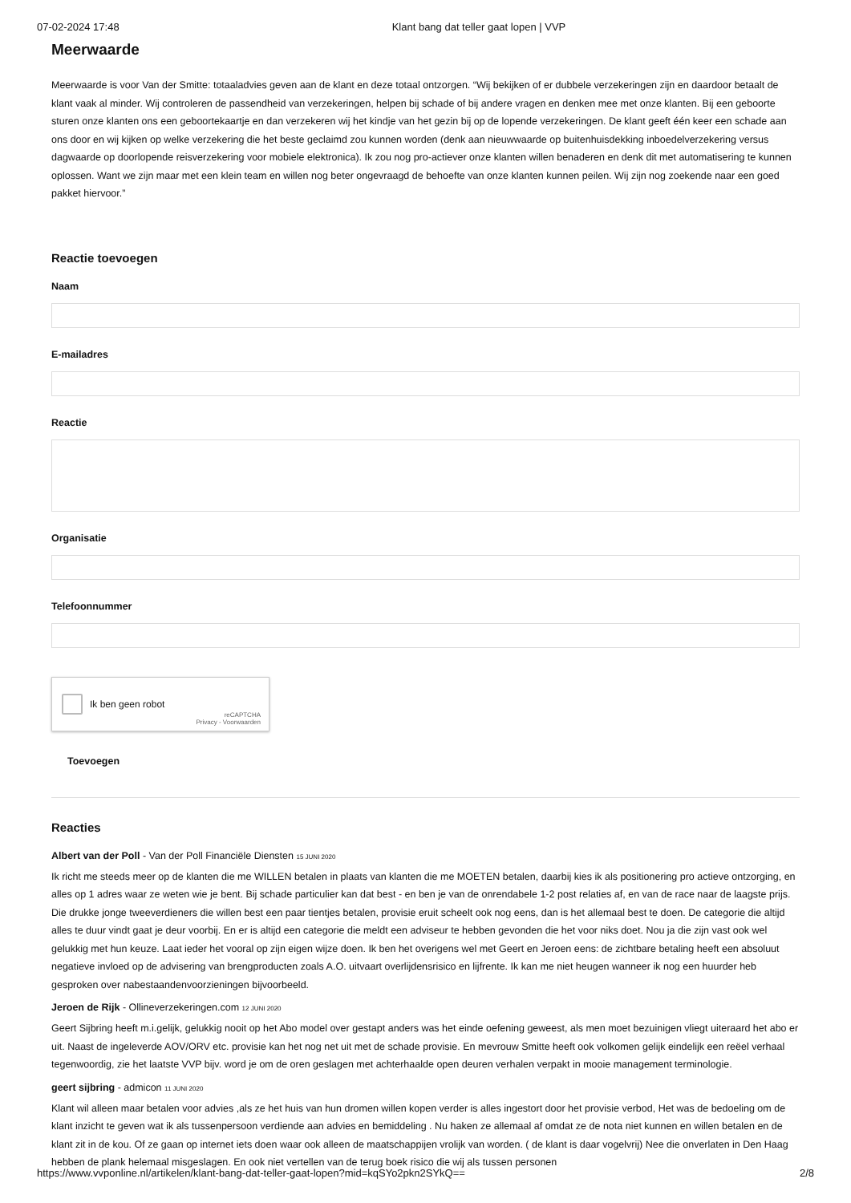07-02-2024 17:48 Klant bang dat teller gaat lopen | VVP
Meerwaarde
Meerwaarde is voor Van der Smitte: totaaladvies geven aan de klant en deze totaal ontzorgen. “Wij bekijken of er dubbele verzekeringen zijn en daardoor betaalt de klant vaak al minder. Wij controleren de passendheid van verzekeringen, helpen bij schade of bij andere vragen en denken mee met onze klanten. Bij een geboorte sturen onze klanten ons een geboortekaartje en dan verzekeren wij het kindje van het gezin bij op de lopende verzekeringen. De klant geeft één keer een schade aan ons door en wij kijken op welke verzekering die het beste geclaimd zou kunnen worden (denk aan nieuwwaarde op buitenhuisdekking inboedelverzekering versus dagwaarde op doorlopende reisverzekering voor mobiele elektronica). Ik zou nog pro-actiever onze klanten willen benaderen en denk dit met automatisering te kunnen oplossen. Want we zijn maar met een klein team en willen nog beter ongevraagd de behoefte van onze klanten kunnen peilen. Wij zijn nog zoekende naar een goed pakket hiervoor.”
Reactie toevoegen
Naam
E-mailadres
Reactie
Organisatie
Telefoonnummer
Ik ben geen robot
reCAPTCHA
Privacy - Voorwaarden
Toevoegen
Reacties
Albert van der Poll - Van der Poll Financiële Diensten 15 JUNI 2020
Ik richt me steeds meer op de klanten die me WILLEN betalen in plaats van klanten die me MOETEN betalen, daarbij kies ik als positionering pro actieve ontzorging, en alles op 1 adres waar ze weten wie je bent. Bij schade particulier kan dat best - en ben je van de onrendabele 1-2 post relaties af, en van de race naar de laagste prijs. Die drukke jonge tweeverdieners die willen best een paar tientjes betalen, provisie eruit scheelt ook nog eens, dan is het allemaal best te doen. De categorie die altijd alles te duur vindt gaat je deur voorbij. En er is altijd een categorie die meldt een adviseur te hebben gevonden die het voor niks doet. Nou ja die zijn vast ook wel gelukkig met hun keuze. Laat ieder het vooral op zijn eigen wijze doen. Ik ben het overigens wel met Geert en Jeroen eens: de zichtbare betaling heeft een absoluut negatieve invloed op de advisering van brengproducten zoals A.O. uitvaart overlijdensrisico en lijfrente. Ik kan me niet heugen wanneer ik nog een huurder heb gesproken over nabestaandenvoorzieningen bijvoorbeeld.
Jeroen de Rijk - Ollineverzekeringen.com 12 JUNI 2020
Geert Sijbring heeft m.i.gelijk, gelukkig nooit op het Abo model over gestapt anders was het einde oefening geweest, als men moet bezuinigen vliegt uiteraard het abo er uit. Naast de ingeleverde AOV/ORV etc. provisie kan het nog net uit met de schade provisie. En mevrouw Smitte heeft ook volkomen gelijk eindelijk een reëel verhaal tegenwoordig, zie het laatste VVP bijv. word je om de oren geslagen met achterhaalde open deuren verhalen verpakt in mooie management terminologie.
geert sijbring - admicon 11 JUNI 2020
Klant wil alleen maar betalen voor advies ,als ze het huis van hun dromen willen kopen verder is alles ingestort door het provisie verbod, Het was de bedoeling om de klant inzicht te geven wat ik als tussenpersoon verdiende aan advies en bemiddeling . Nu haken ze allemaal af omdat ze de nota niet kunnen en willen betalen en de klant zit in de kou. Of ze gaan op internet iets doen waar ook alleen de maatschappijen vrolijk van worden. ( de klant is daar vogelvrij) Nee die onverlaten in Den Haag hebben de plank helemaal misgeslagen. En ook niet vertellen van de terug boek risico die wij als tussen personen
https://www.vvponline.nl/artikelen/klant-bang-dat-teller-gaat-lopen?mid=kqSYo2pkn2SYkQ== 2/8